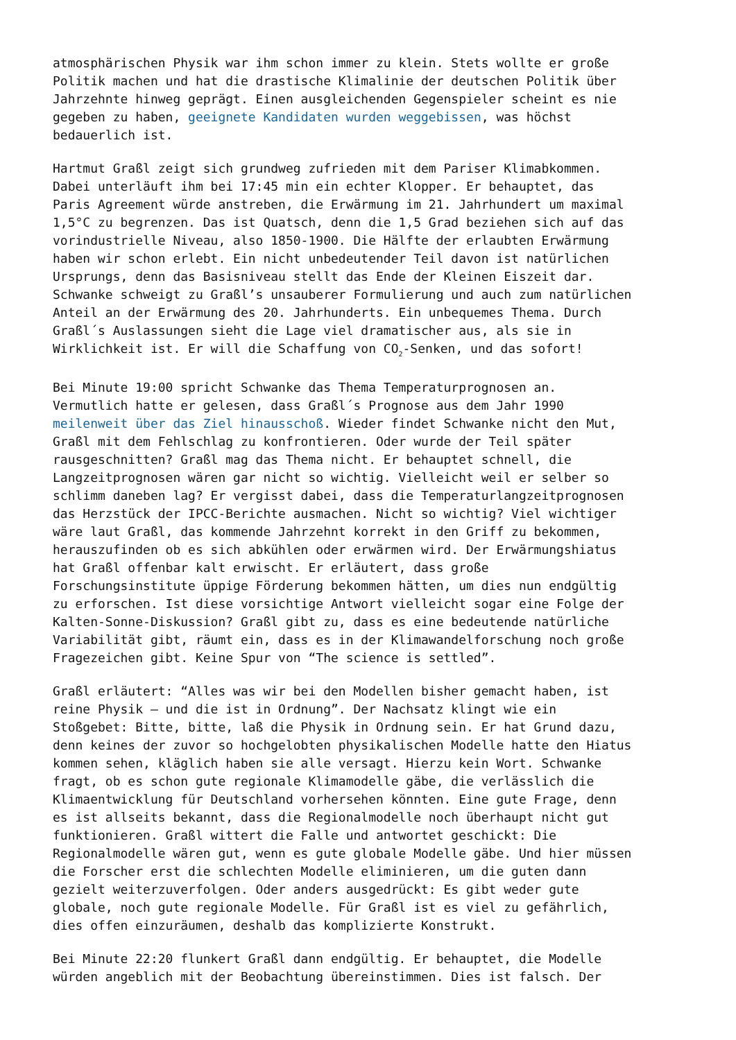atmosphärischen Physik war ihm schon immer zu klein. Stets wollte er große Politik machen und hat die drastische Klimalinie der deutschen Politik über Jahrzehnte hinweg geprägt. Einen ausgleichenden Gegenspieler scheint es nie gegeben zu haben, geeignete Kandidaten wurden weggebissen, was höchst bedauerlich ist.
Hartmut Graßl zeigt sich grundweg zufrieden mit dem Pariser Klimabkommen. Dabei unterläuft ihm bei 17:45 min ein echter Klopper. Er behauptet, das Paris Agreement würde anstreben, die Erwärmung im 21. Jahrhundert um maximal 1,5°C zu begrenzen. Das ist Quatsch, denn die 1,5 Grad beziehen sich auf das vorindustrielle Niveau, also 1850-1900. Die Hälfte der erlaubten Erwärmung haben wir schon erlebt. Ein nicht unbedeutender Teil davon ist natürlichen Ursprungs, denn das Basisniveau stellt das Ende der Kleinen Eiszeit dar. Schwanke schweigt zu Graßl’s unsauberer Formulierung und auch zum natürlichen Anteil an der Erwärmung des 20. Jahrhunderts. Ein unbequemes Thema. Durch Graßl´s Auslassungen sieht die Lage viel dramatischer aus, als sie in Wirklichkeit ist. Er will die Schaffung von CO<sub>2</sub>-Senken, und das sofort!
Bei Minute 19:00 spricht Schwanke das Thema Temperaturprognosen an. Vermutlich hatte er gelesen, dass Graßl´s Prognose aus dem Jahr 1990 meilenweit über das Ziel hinausschoß. Wieder findet Schwanke nicht den Mut, Graßl mit dem Fehlschlag zu konfrontieren. Oder wurde der Teil später rausgeschnitten? Graßl mag das Thema nicht. Er behauptet schnell, die Langzeitprognosen wären gar nicht so wichtig. Vielleicht weil er selber so schlimm daneben lag? Er vergisst dabei, dass die Temperaturlangzeitprognosen das Herzstück der IPCC-Berichte ausmachen. Nicht so wichtig? Viel wichtiger wäre laut Graßl, das kommende Jahrzehnt korrekt in den Griff zu bekommen, herauszufinden ob es sich abkühlen oder erwärmen wird. Der Erwärmungshiatus hat Graßl offenbar kalt erwischt. Er erläutert, dass große Forschungsinstitute üppige Förderung bekommen hätten, um dies nun endgültig zu erforschen. Ist diese vorsichtige Antwort vielleicht sogar eine Folge der Kalten-Sonne-Diskussion? Graßl gibt zu, dass es eine bedeutende natürliche Variabilität gibt, räumt ein, dass es in der Klimawandelforschung noch große Fragezeichen gibt. Keine Spur von “The science is settled”.
Graßl erläutert: “Alles was wir bei den Modellen bisher gemacht haben, ist reine Physik – und die ist in Ordnung”. Der Nachsatz klingt wie ein Stoßgebet: Bitte, bitte, laß die Physik in Ordnung sein. Er hat Grund dazu, denn keines der zuvor so hochgelobten physikalischen Modelle hatte den Hiatus kommen sehen, kläglich haben sie alle versagt. Hierzu kein Wort. Schwanke fragt, ob es schon gute regionale Klimamodelle gäbe, die verlässlich die Klimaentwicklung für Deutschland vorhersehen könnten. Eine gute Frage, denn es ist allseits bekannt, dass die Regionalmodelle noch überhaupt nicht gut funktionieren. Graßl wittert die Falle und antwortet geschickt: Die Regionalmodelle wären gut, wenn es gute globale Modelle gäbe. Und hier müssen die Forscher erst die schlechten Modelle eliminieren, um die guten dann gezielt weiterzuverfolgen. Oder anders ausgedrückt: Es gibt weder gute globale, noch gute regionale Modelle. Für Graßl ist es viel zu gefährlich, dies offen einzuräumen, deshalb das komplizierte Konstrukt.
Bei Minute 22:20 flunkert Graßl dann endgültig. Er behauptet, die Modelle würden angeblich mit der Beobachtung übereinstimmen. Dies ist falsch. Der